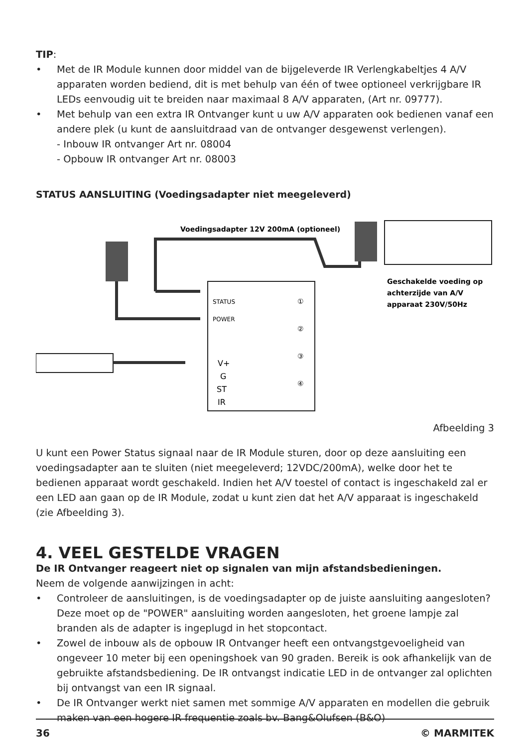TIP:
• Met de IR Module kunnen door middel van de bijgeleverde IR Verlengkabeltjes 4 A/V apparaten worden bediend, dit is met behulp van één of twee optioneel verkrijgbare IR LEDs eenvoudig uit te breiden naar maximaal 8 A/V apparaten, (Art nr. 09777).
• Met behulp van een extra IR Ontvanger kunt u uw A/V apparaten ook bedienen vanaf een andere plek (u kunt de aansluitdraad van de ontvanger desgewenst verlengen).
- Inbouw IR ontvanger Art nr. 08004
- Opbouw IR ontvanger Art nr. 08003
STATUS AANSLUITING (Voedingsadapter niet meegeleverd)
Voedingsadapter 12V 200mA (optioneel)
STATUS
POWER
V+
G
ST
IR
①
②
③
④
Geschakelde voeding op
achterzijde van A/V
apparaat 230V/50Hz
Afbeelding 3
U kunt een Power Status signaal naar de IR Module sturen, door op deze aansluiting een voedingsadapter aan te sluiten (niet meegeleverd; 12VDC/200mA), welke door het te bedienen apparaat wordt geschakeld. Indien het A/V toestel of contact is ingeschakeld zal er een LED aan gaan op de IR Module, zodat u kunt zien dat het A/V apparaat is ingeschakeld (zie Afbeelding 3).
4. VEEL GESTELDE VRAGEN
De IR Ontvanger reageert niet op signalen van mijn afstandsbedieningen.
Neem de volgende aanwijzingen in acht:
• Controleer de aansluitingen, is de voedingsadapter op de juiste aansluiting aangesloten? Deze moet op de "POWER" aansluiting worden aangesloten, het groene lampje zal branden als de adapter is ingeplugd in het stopcontact.
• Zowel de inbouw als de opbouw IR Ontvanger heeft een ontvangstgevoeligheid van ongeveer 10 meter bij een openingshoek van 90 graden. Bereik is ook afhankelijk van de gebruikte afstandsbediening. De IR ontvangst indicatie LED in de ontvanger zal oplichten bij ontvangst van een IR signaal.
• De IR Ontvanger werkt niet samen met sommige A/V apparaten en modellen die gebruik maken van een hogere IR frequentie zoals bv. Bang&Olufsen (B&O)
36 © MARMITEK